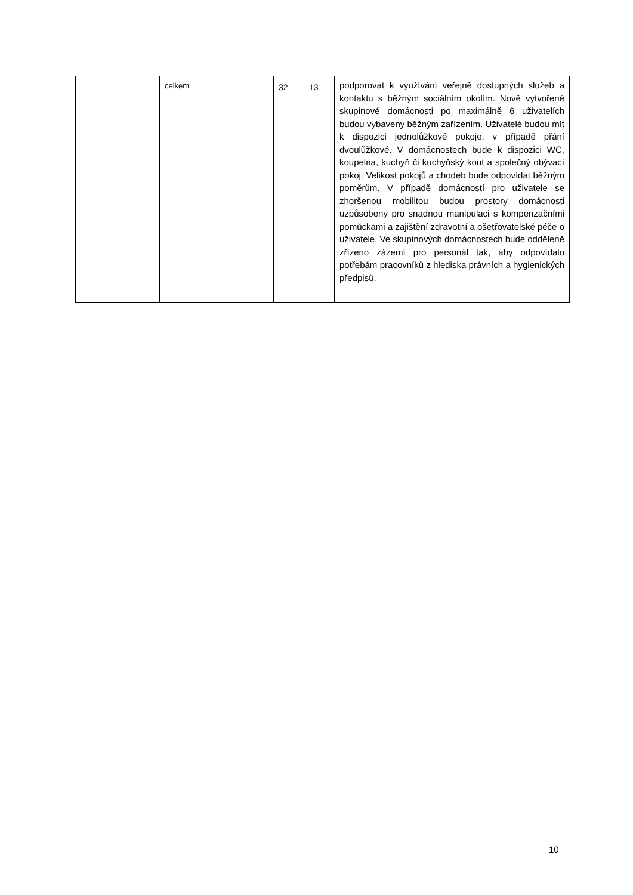| | celkem | 32 | 13 | podporovat k využívání veřejně dostupných služeb a kontaktu s běžným sociálním okolím. Nově vytvořené skupinové domácnosti po maximálně 6 uživatelích budou vybaveny běžným zařízením. Uživatelé budou mít k dispozici jednolůžkové pokoje, v případě přání dvoulůžkové. V domácnostech bude k dispozici WC, koupelna, kuchyň či kuchyňský kout a společný obývací pokoj. Velikost pokojů a chodeb bude odpovídat běžným poměrům. V případě domácností pro uživatele se zhoršenou mobilitou budou prostory domácnosti uzpůsobeny pro snadnou manipulaci s kompenzačními pomůckami a zajištění zdravotní a ošetřovatelské péče o uživatele. Ve skupinových domácnostech bude odděleně zřízeno zázemí pro personál tak, aby odpovídalo potřebám pracovníků z hlediska právních a hygienických předpisů. |
10